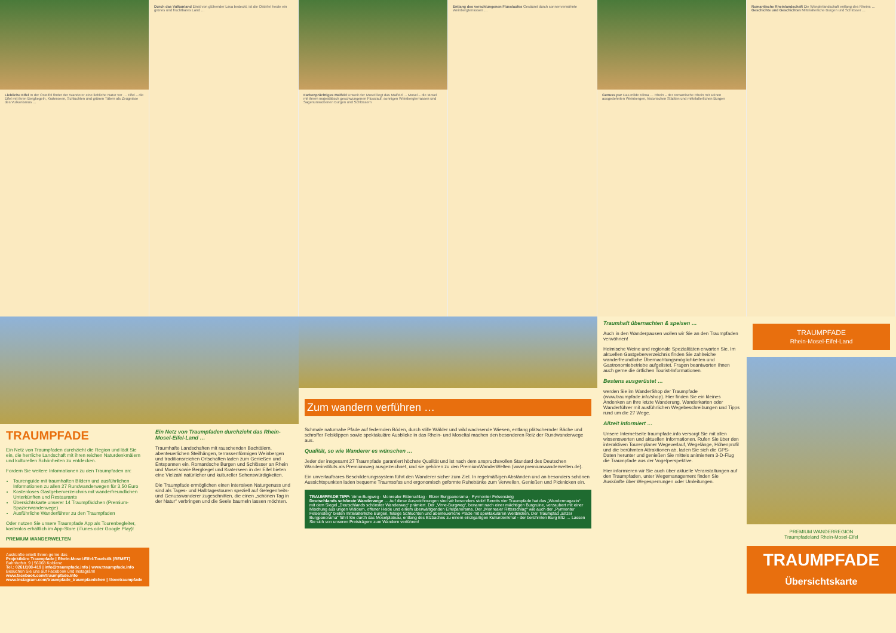Liebliche Eifel In der Osteifel findet der Wanderer eine liebliche Natur vor … Eifel – die Eifel mit ihren Bergkegeln, Kraterseen, Schluchten und grünen Tälern als Zeugnisse des Vulkanismus …
Durch das Vulkanland Einst von glühender Lava bedeckt, ist die Osteifel heute ein grünes und fruchtbares Land …
Farbenprächtiges Maifeld Unweit der Mosel liegt das Maifeld … Mosel – die Mosel mit ihrem majestätisch geschwungenen Flusslauf, sonnigen Weinbergterrassen und Sagenumwobenen Burgen und Schlössern
Entlang des verschlungenen Flusslaufes Gesäumt durch sonnenverwöhnte Weinbergterrassen …
Genuss pur Das milde Klima … Rhein – der romantische Rhein mit seinen ausgedehnten Weinbergen, historischen Städten und mittelalterlichen Burgen
Romantische Rheinlandschaft Die Wanderlandschaft entlang des Rheins … Geschichte und Geschichten Mittelalterliche Burgen und Schlösser …
TRAUMPFADE
Ein Netz von Traumpfaden durchzieht die Region und lädt Sie ein, die herrliche Landschaft mit ihren reichen Naturdenkmälern und kulturellen Schönheiten zu entdecken.
Fordern Sie weitere Informationen zu den Traumpfaden an:
Tourenguide mit traumhaften Bildern und ausführlichen Informationen zu allen 27 Rundwanderwegen für 3,50 Euro
Kostenloses Gastgeberverzeichnis mit wanderfreundlichen Unterkünften und Restaurants
Übersichtskarte unserer 14 Traumpfädchen (Premium-Spazierwanderwege)
Ausführliche Wanderführer zu den Traumpfaden
Oder nutzen Sie unsere Traumpfade App als Tourenbegleiter, kostenlos erhältlich im App-Store (iTunes oder Google Play)!
PREMIUM WANDERWELTEN
Auskünfte erteilt Ihnen gerne das
Projektbüro Traumpfade | Rhein-Mosel-Eifel-Touristik (REMET)
Bahnhofstr. 9 | 56068 Koblenz
Tel.: 0261/108-419 | info@traumpfade.info | www.traumpfade.info
Besuchen Sie uns auf Facebook und Instagram!
www.facebook.com/traumpfade.info
www.instagram.com/traumpfade_traumpfaedchen | #lovetraumpfade
Ein Netz von Traumpfaden durchzieht das Rhein-Mosel-Eifel-Land …
Traumhafte Landschaften mit rauschenden Bachtälern, abenteuerlichen Steilhängen, terrassenförmigen Weinbergen und traditionsreichen Ortschaften laden zum Genießen und Entspannen ein. Romantische Burgen und Schlösser an Rhein und Mosel sowie Bergkegel und Kraterseen in der Eifel bieten eine Vielzahl natürlicher und kultureller Sehenswürdigkeiten.
Die Traumpfade ermöglichen einen intensiven Naturgenuss und sind als Tages- und Halbtagestouren speziell auf Gelegenheits- und Genusswanderer zugeschnitten, die einen „schönen Tag in der Natur“ verbringen und die Seele baumeln lassen möchten.
Zum wandern verführen …
Schmale naturnahe Pfade auf federnden Böden, durch stille Wälder und wild wachsende Wiesen, entlang plätschernder Bäche und schroffer Felsklippen sowie spektakuläre Ausblicke in das Rhein- und Moseltal machen den besonderen Reiz der Rundwanderwege aus.
Qualität, so wie Wanderer es wünschen …
Jeder der insgesamt 27 Traumpfade garantiert höchste Qualität und ist nach dem anspruchsvollen Standard des Deutschen Wanderinstituts als Premiumweg ausgezeichnet, und sie gehören zu den PremiumWanderWelten (www.premiumwanderwelten.de).
Ein unverlaufbares Beschilderungssystem führt den Wanderer sicher zum Ziel. In regelmäßigen Abständen und an besonders schönen Aussichtspunkten laden bequeme Traumsofas und ergonomisch geformte Ruhebänke zum Verweilen, Genießen und Picknicken ein.
TRAUMPFADE TIPP: Virne-Burgweg · Monrealer Ritterschlag · Eltzer Burgpanorama · Pyrmonter Felsensteig
Deutschlands schönste Wanderwege … Auf diese Auszeichnungen sind wir besonders stolz! Bereits vier Traumpfade hat das „Wandermagazin“ mit dem Siegel „Deutschlands schönster Wanderweg“ prämiert. Der „Virne-Burgweg“, benannt nach einer mächtigen Burgruine, verzaubert mit einer Mischung aus urigen Wäldern, offener Heide und einem überwältigenden Eifelpanorama. Der „Monrealer Ritterschlag“ wie auch der „Pyrmonter Felsensteig“ bieten mittelalterliche Burgen, felsige Schluchten und abenteuerliche Pfade mit spektakulären Weitblicken. Der Traumpfad „Eltzer Burgpanorama“ führt Sie durch das Moselplateau, entlang des Elzbaches zu einem einzigartigen Kulturdenkmal - der berühmten Burg Eltz … Lassen Sie sich von unseren Preisträgern zum Wandern verführen!
Traumhaft übernachten & speisen …
Auch in den Wanderpausen wollen wir Sie an den Traumpfaden verwöhnen!
Heimische Weine und regionale Spezialitäten erwarten Sie. Im aktuellen Gastgeberverzeichnis finden Sie zahlreiche wanderfreundliche Übernachtungsmöglichkeiten und Gastronomiebetriebe aufgelistet. Fragen beantworten Ihnen auch gerne die örtlichen Tourist-Informationen.
Bestens ausgerüstet …
werden Sie im WanderShop der Traumpfade (www.traumpfade.info/shop). Hier finden Sie ein kleines Andenken an Ihre letzte Wanderung, Wanderkarten oder Wanderführer mit ausführlichen Wegebeschreibungen und Tipps rund um die 27 Wege.
Allzeit informiert …
Unsere Internetseite traumpfade.info versorgt Sie mit allen wissenswerten und aktuellen Informationen. Rufen Sie über den interaktiven Tourenplaner Wegeverlauf, Wegelänge, Höhenprofil und die berühmten Attraktionen ab, laden Sie sich die GPS-Daten herunter und genießen Sie mittels animiertem 3-D-Flug die Traumpfade aus der Vogelperspektive.
Hier informieren wir Sie auch über aktuelle Veranstaltungen auf den Traumpfaden, unter Wegemanagement finden Sie Auskünfte über Wegesperrungen oder Umleitungen.
TRAUMPFADE
Rhein-Mosel-Eifel-Land
PREMIUM WANDERREGION
Traumpfadeland Rhein-Mosel-Eifel
TRAUMPFADE
Übersichtskarte